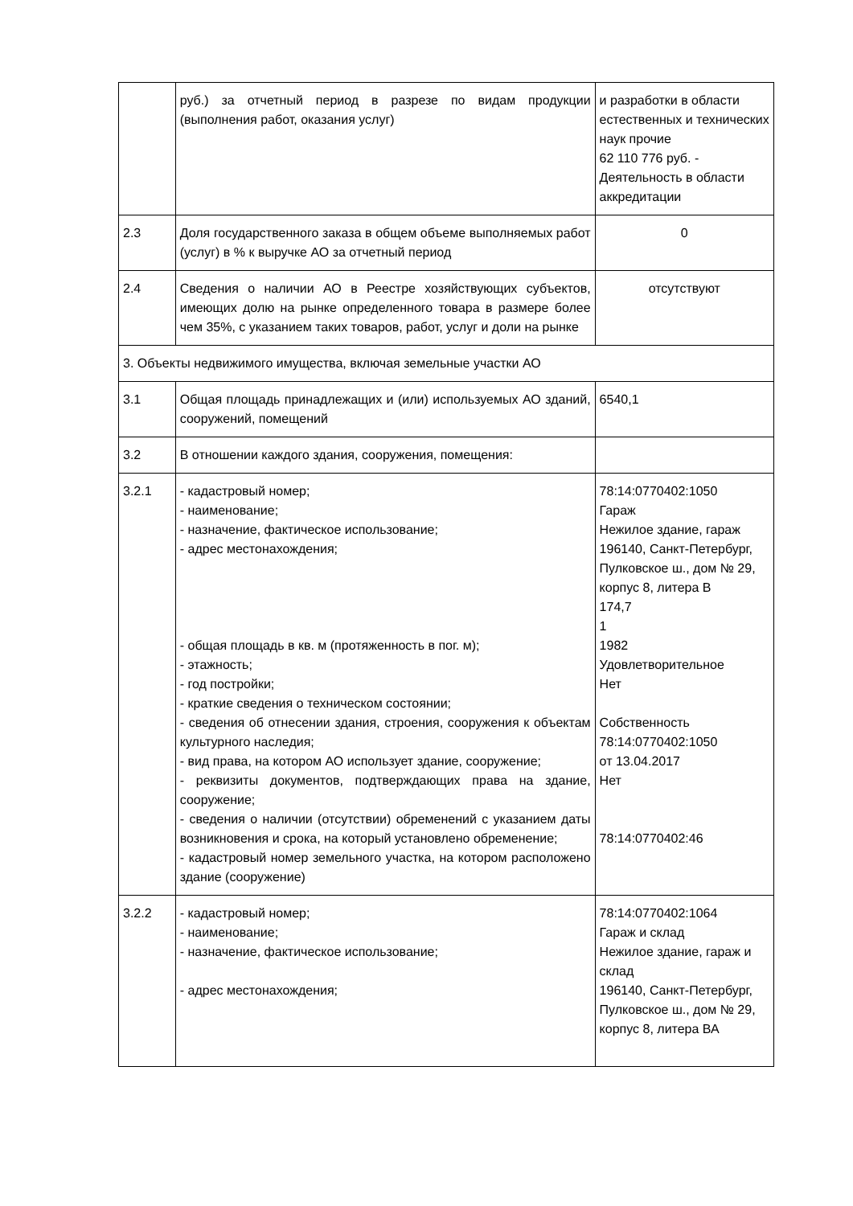| | руб.) за отчетный период в разрезе по видам продукции (выполнения работ, оказания услуг) | и разработки в области естественных и технических наук прочие 62 110 776 руб. - Деятельность в области аккредитации |
| 2.3 | Доля государственного заказа в общем объеме выполняемых работ (услуг) в % к выручке АО за отчетный период | 0 |
| 2.4 | Сведения о наличии АО в Реестре хозяйствующих субъектов, имеющих долю на рынке определенного товара в размере более чем 35%, с указанием таких товаров, работ, услуг и доли на рынке | отсутствуют |
| 3. Объекты недвижимого имущества, включая земельные участки АО | | |
| 3.1 | Общая площадь принадлежащих и (или) используемых АО зданий, сооружений, помещений | 6540,1 |
| 3.2 | В отношении каждого здания, сооружения, помещения: | |
| 3.2.1 | - кадастровый номер; - наименование; - назначение, фактическое использование; - адрес местонахождения; - общая площадь в кв. м (протяженность в пог. м); - этажность; - год постройки; - краткие сведения о техническом состоянии; - сведения об отнесении здания, строения, сооружения к объектам культурного наследия; - вид права, на котором АО использует здание, сооружение; - реквизиты документов, подтверждающих права на здание, сооружение; - сведения о наличии (отсутствии) обременений с указанием даты возникновения и срока, на который установлено обременение; - кадастровый номер земельного участка, на котором расположено здание (сооружение) | 78:14:0770402:1050 Гараж Нежилое здание, гараж 196140, Санкт-Петербург, Пулковское ш., дом № 29, корпус 8, литера В 174,7 1 1982 Удовлетворительное Нет Собственность 78:14:0770402:1050 от 13.04.2017 Нет 78:14:0770402:46 |
| 3.2.2 | - кадастровый номер; - наименование; - назначение, фактическое использование; - адрес местонахождения; | 78:14:0770402:1064 Гараж и склад Нежилое здание, гараж и склад 196140, Санкт-Петербург, Пулковское ш., дом № 29, корпус 8, литера ВА |